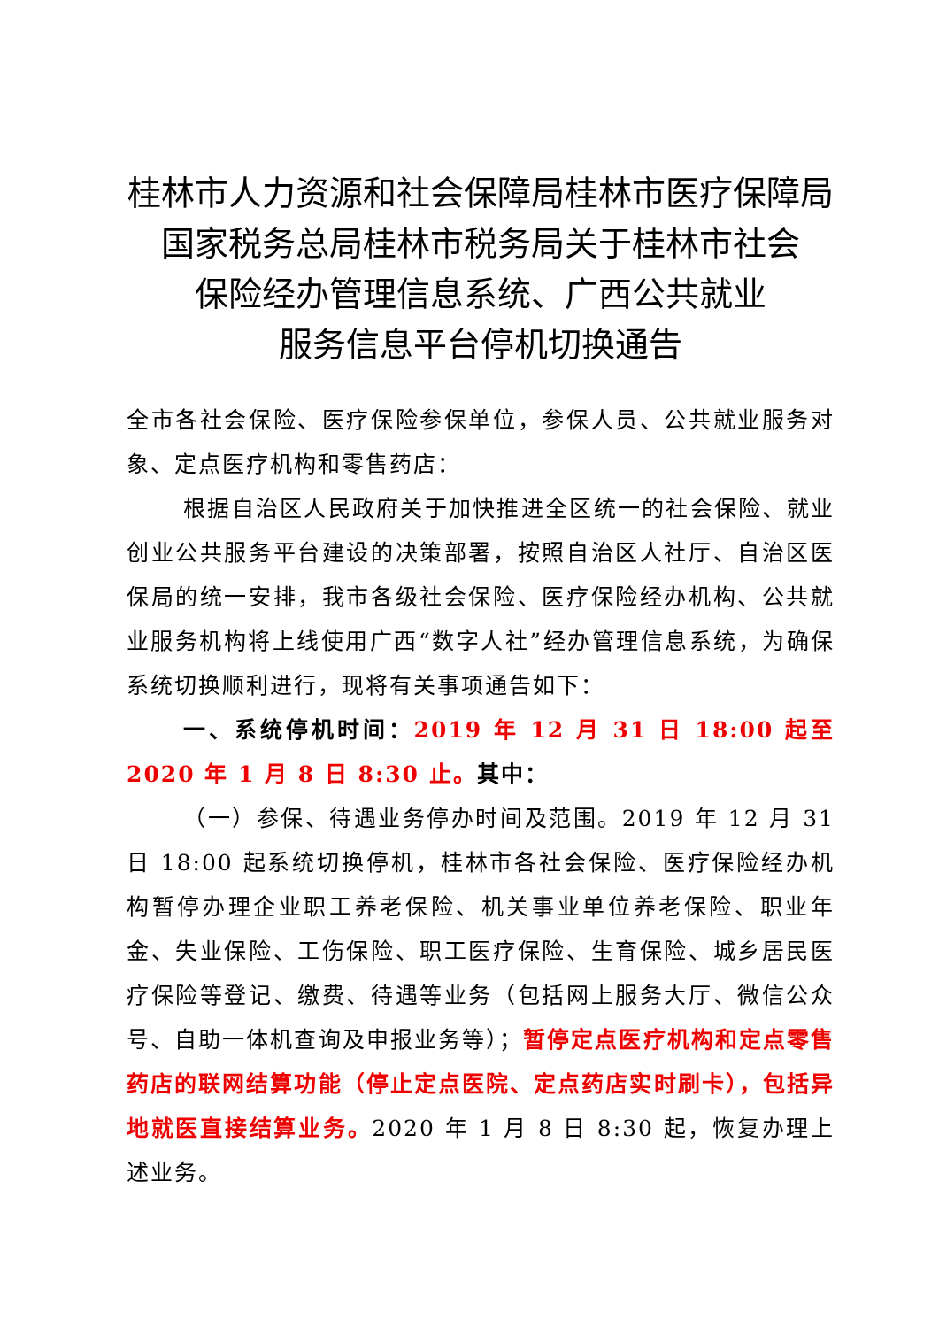桂林市人力资源和社会保障局桂林市医疗保障局
国家税务总局桂林市税务局关于桂林市社会
保险经办管理信息系统、广西公共就业
服务信息平台停机切换通告
全市各社会保险、医疗保险参保单位，参保人员、公共就业服务对象、定点医疗机构和零售药店：
根据自治区人民政府关于加快推进全区统一的社会保险、就业创业公共服务平台建设的决策部署，按照自治区人社厅、自治区医保局的统一安排，我市各级社会保险、医疗保险经办机构、公共就业服务机构将上线使用广西“数字人社”经办管理信息系统，为确保系统切换顺利进行，现将有关事项通告如下：
一、系统停机时间：2019 年 12 月 31 日 18:00 起至 2020 年 1 月 8 日 8:30 止。其中：
（一）参保、待遇业务停办时间及范围。2019 年 12 月 31 日 18:00 起系统切换停机，桂林市各社会保险、医疗保险经办机构暂停办理企业职工养老保险、机关事业单位养老保险、职业年金、失业保险、工伤保险、职工医疗保险、生育保险、城乡居民医疗保险等登记、缴费、待遇等业务（包括网上服务大厅、微信公众号、自助一体机查询及申报业务等）；暂停定点医疗机构和定点零售药店的联网结算功能（停止定点医院、定点药店实时刷卡），包括异地就医直接结算业务。2020 年 1 月 8 日 8:30 起，恢复办理上述业务。